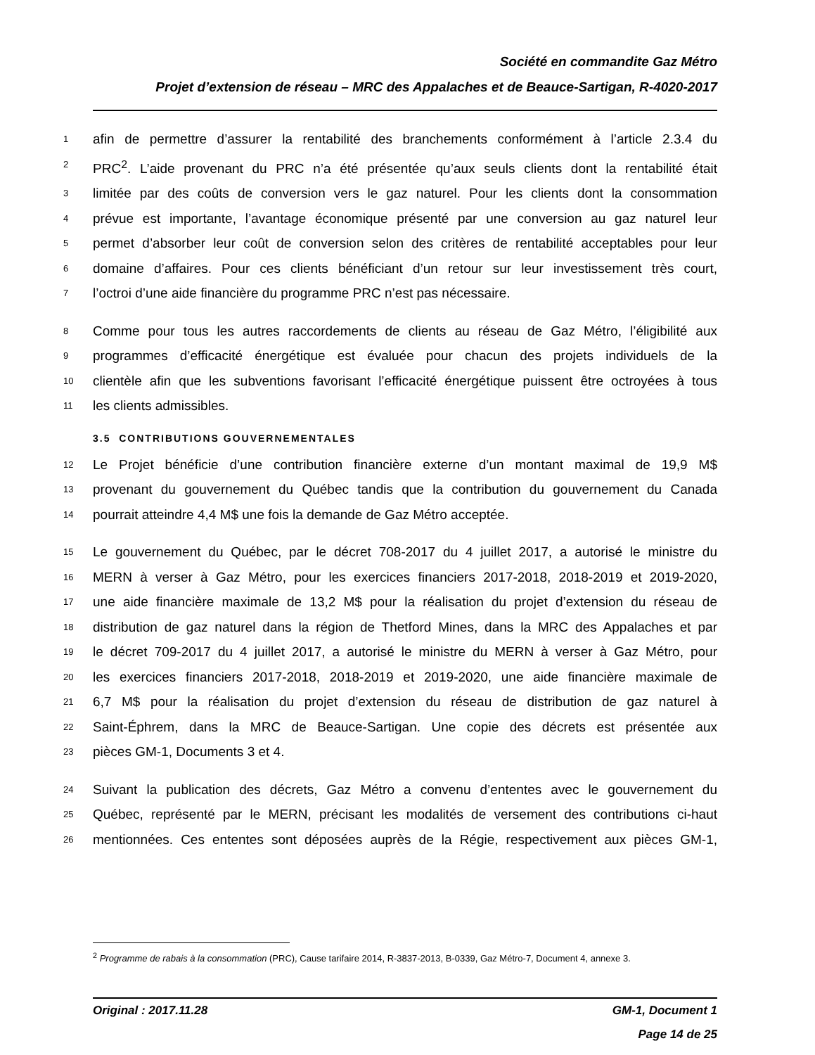Société en commandite Gaz Métro
Projet d’extension de réseau – MRC des Appalaches et de Beauce-Sartigan, R-4020-2017
1 afin de permettre d’assurer la rentabilité des branchements conformément à l’article 2.3.4 du
2 PRC<sup>2</sup>. L’aide provenant du PRC n’a été présentée qu’aux seuls clients dont la rentabilité était
3 limitée par des coûts de conversion vers le gaz naturel. Pour les clients dont la consommation
4 prévue est importante, l’avantage économique présenté par une conversion au gaz naturel leur
5 permet d’absorber leur coût de conversion selon des critères de rentabilité acceptables pour leur
6 domaine d’affaires. Pour ces clients bénéficiant d’un retour sur leur investissement très court,
7 l’octroi d’une aide financière du programme PRC n’est pas nécessaire.
8 Comme pour tous les autres raccordements de clients au réseau de Gaz Métro, l’éligibilité aux
9 programmes d’efficacité énergétique est évaluée pour chacun des projets individuels de la
10 clientèle afin que les subventions favorisant l’efficacité énergétique puissent être octroyées à tous
11 les clients admissibles.
3.5 CONTRIBUTIONS GOUVERNEMENTALES
12 Le Projet bénéficie d’une contribution financière externe d’un montant maximal de 19,9 M$
13 provenant du gouvernement du Québec tandis que la contribution du gouvernement du Canada
14 pourrait atteindre 4,4 M$ une fois la demande de Gaz Métro acceptée.
15 Le gouvernement du Québec, par le décret 708-2017 du 4 juillet 2017, a autorisé le ministre du
16 MERN à verser à Gaz Métro, pour les exercices financiers 2017-2018, 2018-2019 et 2019-2020,
17 une aide financière maximale de 13,2 M$ pour la réalisation du projet d’extension du réseau de
18 distribution de gaz naturel dans la région de Thetford Mines, dans la MRC des Appalaches et par
19 le décret 709-2017 du 4 juillet 2017, a autorisé le ministre du MERN à verser à Gaz Métro, pour
20 les exercices financiers 2017-2018, 2018-2019 et 2019-2020, une aide financière maximale de
21 6,7 M$ pour la réalisation du projet d’extension du réseau de distribution de gaz naturel à
22 Saint-Éphrem, dans la MRC de Beauce-Sartigan. Une copie des décrets est présentée aux
23 pièces GM-1, Documents 3 et 4.
24 Suivant la publication des décrets, Gaz Métro a convenu d’ententes avec le gouvernement du
25 Québec, représenté par le MERN, précisant les modalités de versement des contributions ci-haut
26 mentionnées. Ces ententes sont déposées auprès de la Régie, respectivement aux pièces GM-1,
<sup>2</sup> Programme de rabais à la consommation (PRC), Cause tarifaire 2014, R-3837-2013, B-0339, Gaz Métro-7, Document 4, annexe 3.
Original : 2017.11.28 GM-1, Document 1
Page 14 de 25